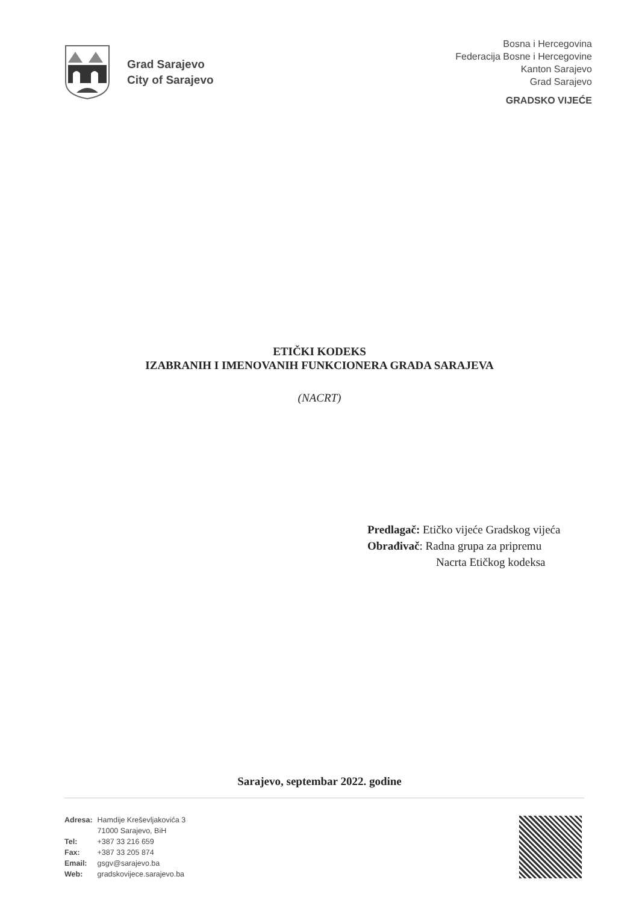Grad Sarajevo
City of Sarajevo
Bosna i Hercegovina
Federacija Bosne i Hercegovine
Kanton Sarajevo
Grad Sarajevo
GRADSKO VIJEĆE
ETIČKI KODEKS
IZABRANIH I IMENOVANIH FUNKCIONERA GRADA SARAJEVA
(NACRT)
Predlagač: Etičko vijeće Gradskog vijeća
Obrađivač: Radna grupa za pripremu
Nacrta Etičkog kodeksa
Sarajevo, septembar 2022. godine
| Adresa: | Hamdije Kreševljakovića 3 |
| | 71000 Sarajevo, BiH |
| Tel: | +387 33 216 659 |
| Fax: | +387 33 205 874 |
| Email: | gsgv@sarajevo.ba |
| Web: | gradskovijece.sarajevo.ba |